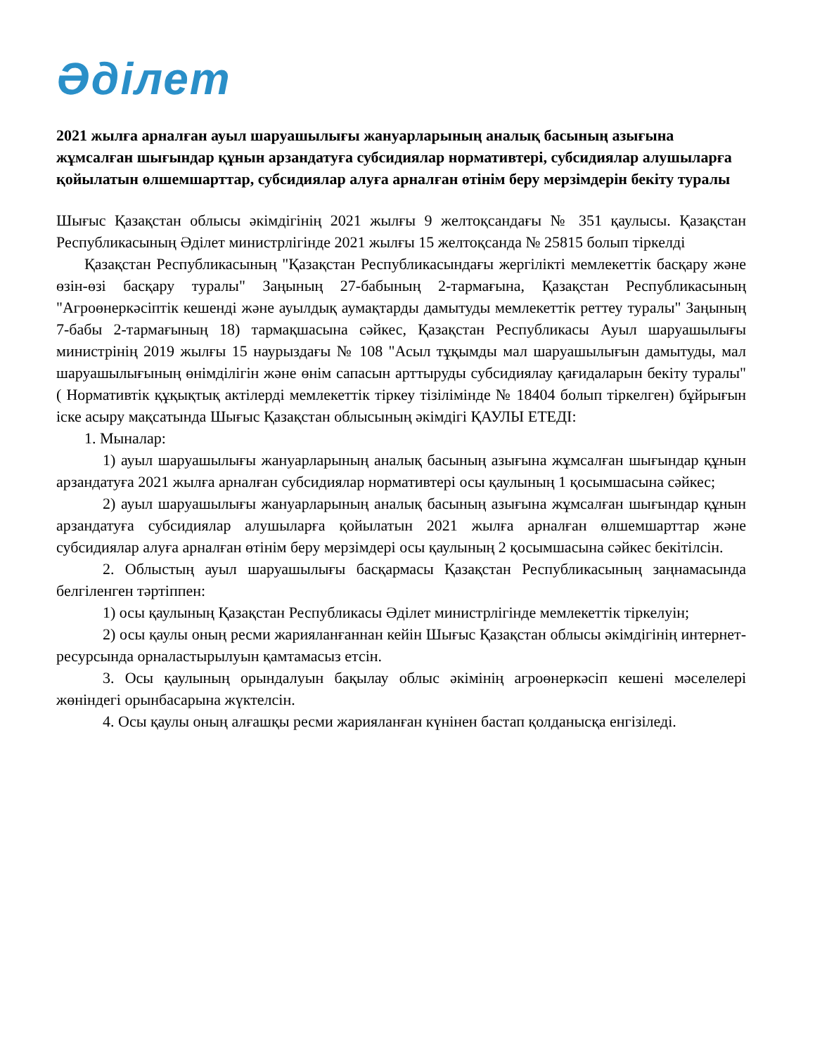Әділет
2021 жылға арналған ауыл шаруашылығы жануарларының аналық басының азығына жұмсалған шығындар құнын арзандатуға субсидиялар нормативтері, субсидиялар алушыларға қойылатын өлшемшарттар, субсидиялар алуға арналған өтінім беру мерзімдерін бекіту туралы
Шығыс Қазақстан облысы әкімдігінің 2021 жылғы 9 желтоқсандағы № 351 қаулысы. Қазақстан Республикасының Әділет министрлігінде 2021 жылғы 15 желтоқсанда № 25815 болып тіркелді
Қазақстан Республикасының "Қазақстан Республикасындағы жергілікті мемлекеттік басқару және өзін-өзі басқару туралы" Заңының 27-бабының 2-тармағына, Қазақстан Республикасының "Агроөнеркәсіптік кешенді және ауылдық аумақтарды дамытуды мемлекеттік реттеу туралы" Заңының 7-бабы 2-тармағының 18) тармақшасына сәйкес, Қазақстан Республикасы Ауыл шаруашылығы министрінің 2019 жылғы 15 наурыздағы № 108 "Асыл тұқымды мал шаруашылығын дамытуды, мал шаруашылығының өнімділігін және өнім сапасын арттыруды субсидиялау қағидаларын бекіту туралы" ( Нормативтік құқықтық актілерді мемлекеттік тіркеу тізілімінде № 18404 болып тіркелген) бұйрығын іске асыру мақсатында Шығыс Қазақстан облысының әкімдігі ҚАУЛЫ ЕТЕДІ:
1. Мыналар:
1) ауыл шаруашылығы жануарларының аналық басының азығына жұмсалған шығындар құнын арзандатуға 2021 жылға арналған субсидиялар нормативтері осы қаулының 1 қосымшасына сәйкес;
2) ауыл шаруашылығы жануарларының аналық басының азығына жұмсалған шығындар құнын арзандатуға субсидиялар алушыларға қойылатын 2021 жылға арналған өлшемшарттар және субсидиялар алуға арналған өтінім беру мерзімдері осы қаулының 2 қосымшасына сәйкес бекітілсін.
2. Облыстың ауыл шаруашылығы басқармасы Қазақстан Республикасының заңнамасында белгіленген тәртіппен:
1) осы қаулының Қазақстан Республикасы Әділет министрлігінде мемлекеттік тіркелуін;
2) осы қаулы оның ресми жарияланғаннан кейін Шығыс Қазақстан облысы әкімдігінің интернет-ресурсында орналастырылуын қамтамасыз етсін.
3. Осы қаулының орындалуын бақылау облыс әкімінің агроөнеркәсіп кешені мәселелері жөніндегі орынбасарына жүктелсін.
4. Осы қаулы оның алғашқы ресми жарияланған күнінен бастап қолданысқа енгізіледі.